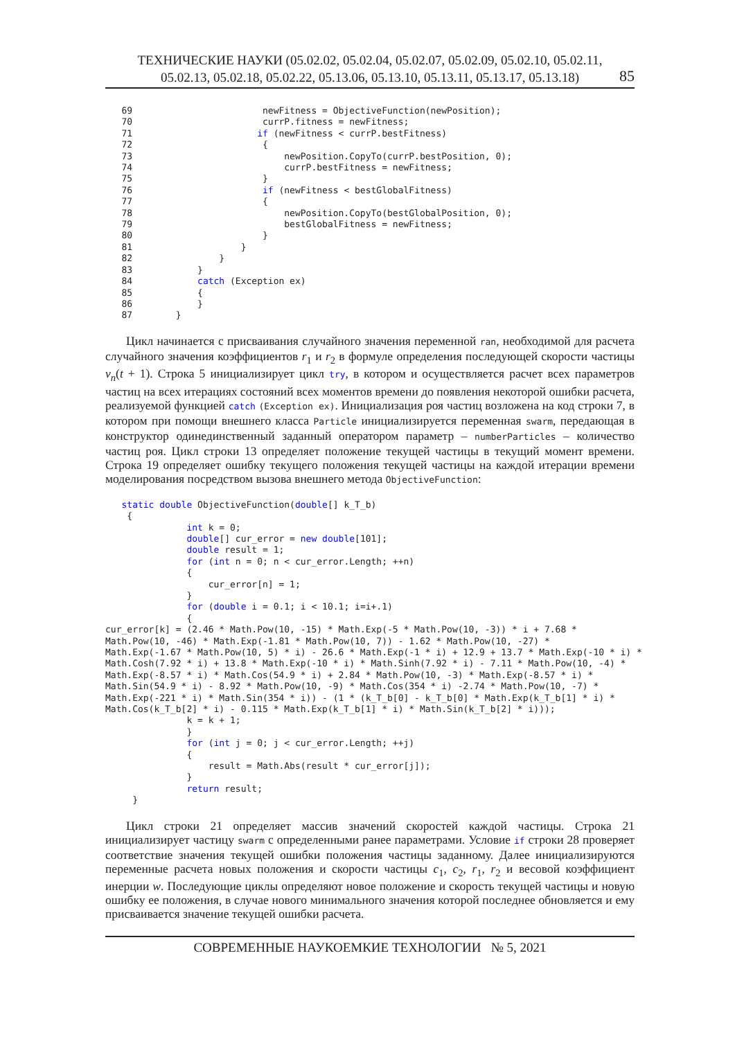ТЕХНИЧЕСКИЕ НАУКИ (05.02.02, 05.02.04, 05.02.07, 05.02.09, 05.02.10, 05.02.11,
05.02.13, 05.02.18, 05.02.22, 05.13.06, 05.13.10, 05.13.11, 05.13.17, 05.13.18)
85
   69                        newFitness = ObjectiveFunction(newPosition);
   70                        currP.fitness = newFitness;
   71                       if (newFitness < currP.bestFitness)
   72                        {
   73                            newPosition.CopyTo(currP.bestPosition, 0);
   74                            currP.bestFitness = newFitness;
   75                        }
   76                        if (newFitness < bestGlobalFitness)
   77                        {
   78                            newPosition.CopyTo(bestGlobalPosition, 0);
   79                            bestGlobalFitness = newFitness;
   80                        }
   81                    }
   82                }
   83            }
   84            catch (Exception ex)
   85            {
   86            }
   87        }
Цикл начинается с присваивания случайного значения переменной ran, необходимой для расчета случайного значения коэффициентов r<sub>1</sub> и r<sub>2</sub> в формуле определения последующей скорости частицы v<sub>n</sub>(t + 1). Строка 5 инициализирует цикл try, в котором и осуществляется расчет всех параметров частиц на всех итерациях состояний всех моментов времени до появления некоторой ошибки расчета, реализуемой функцией catch (Exception ex). Инициализация роя частиц возложена на код строки 7, в котором при помощи внешнего класса Particle инициализируется переменная swarm, передающая в конструктор одинединственный заданный оператором параметр – numberParticles – количество частиц роя. Цикл строки 13 определяет положение текущей частицы в текущий момент времени. Строка 19 определяет ошибку текущего положения текущей частицы на каждой итерации времени моделирования посредством вызова внешнего метода ObjectiveFunction:
   static double ObjectiveFunction(double[] k_T_b)
    {
               int k = 0;
               double[] cur_error = new double[101];
               double result = 1;
               for (int n = 0; n < cur_error.Length; ++n)
               {
                   cur_error[n] = 1;
               }
               for (double i = 0.1; i < 10.1; i=i+.1)
               {
cur_error[k] = (2.46 * Math.Pow(10, -15) * Math.Exp(-5 * Math.Pow(10, -3)) * i + 7.68 *
Math.Pow(10, -46) * Math.Exp(-1.81 * Math.Pow(10, 7)) - 1.62 * Math.Pow(10, -27) *
Math.Exp(-1.67 * Math.Pow(10, 5) * i) - 26.6 * Math.Exp(-1 * i) + 12.9 + 13.7 * Math.Exp(-10 * i) *
Math.Cosh(7.92 * i) + 13.8 * Math.Exp(-10 * i) * Math.Sinh(7.92 * i) - 7.11 * Math.Pow(10, -4) *
Math.Exp(-8.57 * i) * Math.Cos(54.9 * i) + 2.84 * Math.Pow(10, -3) * Math.Exp(-8.57 * i) *
Math.Sin(54.9 * i) - 8.92 * Math.Pow(10, -9) * Math.Cos(354 * i) -2.74 * Math.Pow(10, -7) *
Math.Exp(-221 * i) * Math.Sin(354 * i)) - (1 * (k_T_b[0] - k_T_b[0] * Math.Exp(k_T_b[1] * i) *
Math.Cos(k_T_b[2] * i) - 0.115 * Math.Exp(k_T_b[1] * i) * Math.Sin(k_T_b[2] * i)));
               k = k + 1;
               }
               for (int j = 0; j < cur_error.Length; ++j)
               {
                   result = Math.Abs(result * cur_error[j]);
               }
               return result;
     }
Цикл строки 21 определяет массив значений скоростей каждой частицы. Строка 21 инициализирует частицу swarm с определенными ранее параметрами. Условие if строки 28 проверяет соответствие значения текущей ошибки положения частицы заданному. Далее инициализируются переменные расчета новых положения и скорости частицы c<sub>1</sub>, c<sub>2</sub>, r<sub>1</sub>, r<sub>2</sub> и весовой коэффициент инерции w. Последующие циклы определяют новое положение и скорость текущей частицы и новую ошибку ее положения, в случае нового минимального значения которой последнее обновляется и ему присваивается значение текущей ошибки расчета.
СОВРЕМЕННЫЕ НАУКОЕМКИЕ ТЕХНОЛОГИИ № 5, 2021